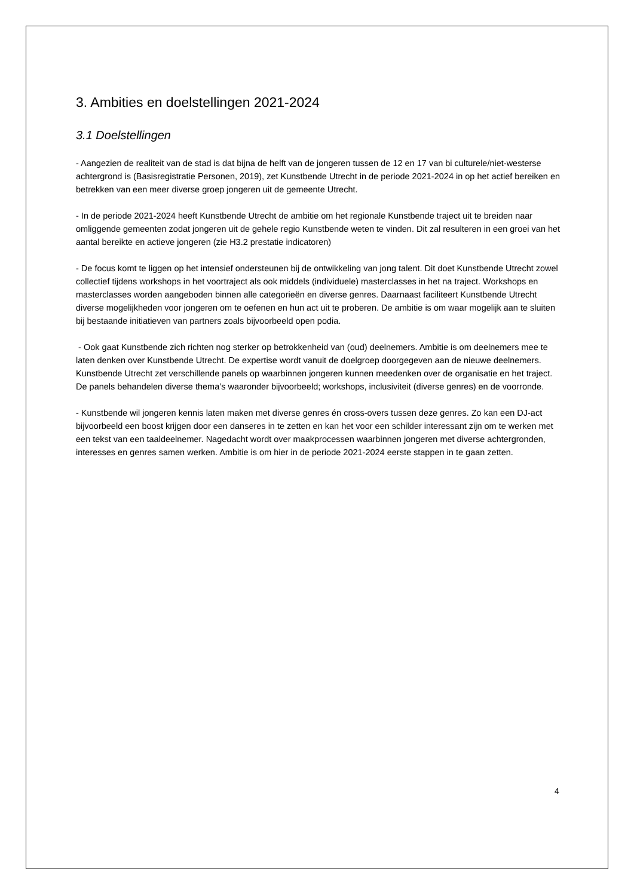3. Ambities en doelstellingen 2021-2024
3.1 Doelstellingen
- Aangezien de realiteit van de stad is dat bijna de helft van de jongeren tussen de 12 en 17 van bi culturele/niet-westerse achtergrond is (Basisregistratie Personen, 2019), zet Kunstbende Utrecht in de periode 2021-2024 in op het actief bereiken en betrekken van een meer diverse groep jongeren uit de gemeente Utrecht.
- In de periode 2021-2024 heeft Kunstbende Utrecht de ambitie om het regionale Kunstbende traject uit te breiden naar omliggende gemeenten zodat jongeren uit de gehele regio Kunstbende weten te vinden. Dit zal resulteren in een groei van het aantal bereikte en actieve jongeren (zie H3.2 prestatie indicatoren)
- De focus komt te liggen op het intensief ondersteunen bij de ontwikkeling van jong talent. Dit doet Kunstbende Utrecht zowel collectief tijdens workshops in het voortraject als ook middels (individuele) masterclasses in het na traject. Workshops en masterclasses worden aangeboden binnen alle categorieën en diverse genres. Daarnaast faciliteert Kunstbende Utrecht diverse mogelijkheden voor jongeren om te oefenen en hun act uit te proberen. De ambitie is om waar mogelijk aan te sluiten bij bestaande initiatieven van partners zoals bijvoorbeeld open podia.
- Ook gaat Kunstbende zich richten nog sterker op betrokkenheid van (oud) deelnemers. Ambitie is om deelnemers mee te laten denken over Kunstbende Utrecht. De expertise wordt vanuit de doelgroep doorgegeven aan de nieuwe deelnemers. Kunstbende Utrecht zet verschillende panels op waarbinnen jongeren kunnen meedenken over de organisatie en het traject. De panels behandelen diverse thema’s waaronder bijvoorbeeld; workshops, inclusiviteit (diverse genres) en de voorronde.
- Kunstbende wil jongeren kennis laten maken met diverse genres én cross-overs tussen deze genres. Zo kan een DJ-act bijvoorbeeld een boost krijgen door een danseres in te zetten en kan het voor een schilder interessant zijn om te werken met een tekst van een taaldeelnemer. Nagedacht wordt over maakprocessen waarbinnen jongeren met diverse achtergronden, interesses en genres samen werken. Ambitie is om hier in de periode 2021-2024 eerste stappen in te gaan zetten.
4